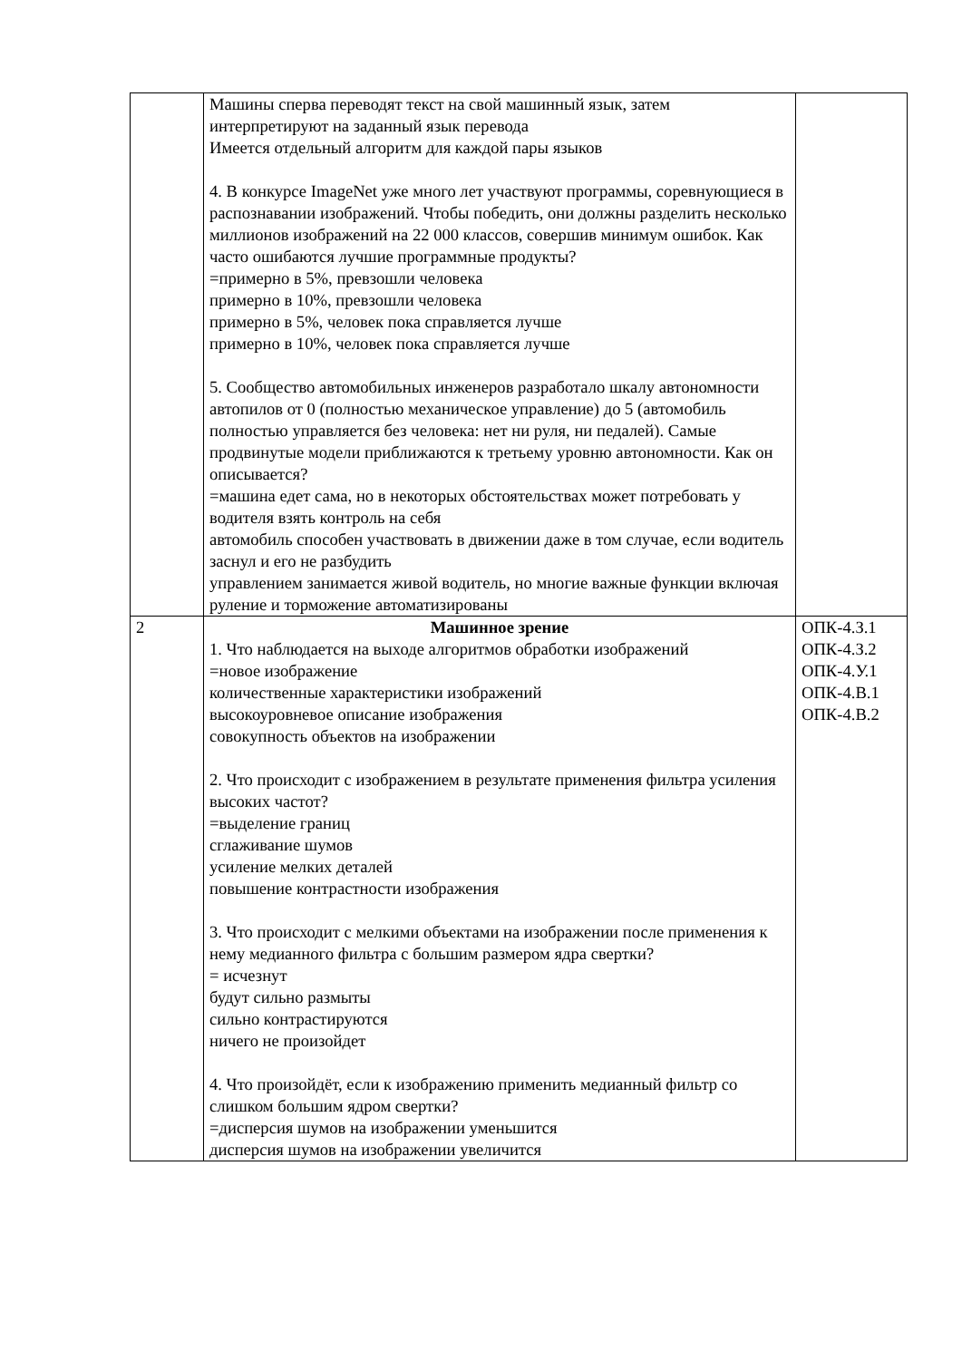| | Машины сперва переводят текст на свой машинный язык, затем интерпретируют на заданный язык перевода Имеется отдельный алгоритм для каждой пары языков 4. В конкурсе ImageNet уже много лет участвуют программы, соревнующиеся в распознавании изображений. Чтобы победить, они должны разделить несколько миллионов изображений на 22 000 классов, совершив минимум ошибок. Как часто ошибаются лучшие программные продукты? =примерно в 5%, превзошли человека примерно в 10%, превзошли человека примерно в 5%, человек пока справляется лучше примерно в 10%, человек пока справляется лучше 5. Сообщество автомобильных инженеров разработало шкалу автономности автопилов от 0 (полностью механическое управление) до 5 (автомобиль полностью управляется без человека: нет ни руля, ни педалей). Самые продвинутые модели приближаются к третьему уровню автономности. Как он описывается? =машина едет сама, но в некоторых обстоятельствах может потребовать у водителя взять контроль на себя автомобиль способен участвовать в движении даже в том случае, если водитель заснул и его не разбудить управлением занимается живой водитель, но многие важные функции включая руление и торможение автоматизированы | |
| 2 | Машинное зрение 1. Что наблюдается на выходе алгоритмов обработки изображений =новое изображение количественные характеристики изображений высокоуровневое описание изображения совокупность объектов на изображении 2. Что происходит с изображением в результате применения фильтра усиления высоких частот? =выделение границ сглаживание шумов усиление мелких деталей повышение контрастности изображения 3. Что происходит с мелкими объектами на изображении после применения к нему медианного фильтра с большим размером ядра свертки? = исчезнут будут сильно размыты сильно контрастируются ничего не произойдет 4. Что произойдёт, если к изображению применить медианный фильтр со слишком большим ядром свертки? =дисперсия шумов на изображении уменьшится дисперсия шумов на изображении увеличится | ОПК-4.З.1 ОПК-4.З.2 ОПК-4.У.1 ОПК-4.В.1 ОПК-4.В.2 |